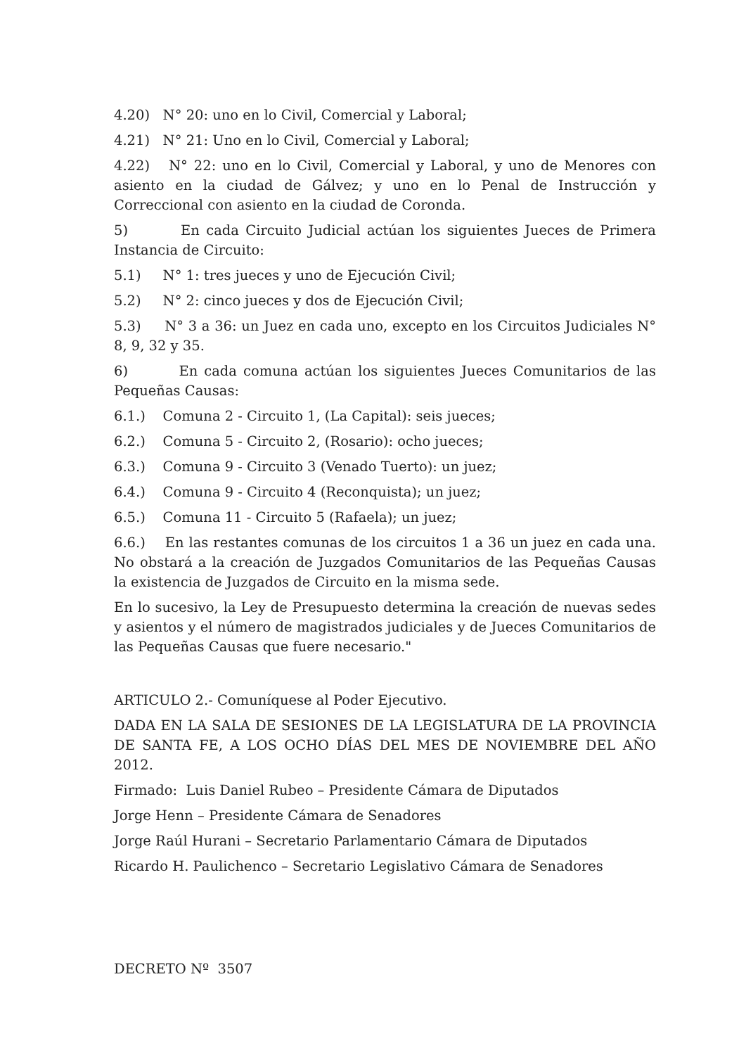4.20) N° 20: uno en lo Civil, Comercial y Laboral;
4.21) N° 21: Uno en lo Civil, Comercial y Laboral;
4.22) N° 22: uno en lo Civil, Comercial y Laboral, y uno de Menores con asiento en la ciudad de Gálvez; y uno en lo Penal de Instrucción y Correccional con asiento en la ciudad de Coronda.
5) En cada Circuito Judicial actúan los siguientes Jueces de Primera Instancia de Circuito:
5.1) N° 1: tres jueces y uno de Ejecución Civil;
5.2) N° 2: cinco jueces y dos de Ejecución Civil;
5.3) N° 3 a 36: un Juez en cada uno, excepto en los Circuitos Judiciales N° 8, 9, 32 y 35.
6) En cada comuna actúan los siguientes Jueces Comunitarios de las Pequeñas Causas:
6.1.) Comuna 2 - Circuito 1, (La Capital): seis jueces;
6.2.) Comuna 5 - Circuito 2, (Rosario): ocho jueces;
6.3.) Comuna 9 - Circuito 3 (Venado Tuerto): un juez;
6.4.) Comuna 9 - Circuito 4 (Reconquista); un juez;
6.5.) Comuna 11 - Circuito 5 (Rafaela); un juez;
6.6.) En las restantes comunas de los circuitos 1 a 36 un juez en cada una. No obstará a la creación de Juzgados Comunitarios de las Pequeñas Causas la existencia de Juzgados de Circuito en la misma sede.
En lo sucesivo, la Ley de Presupuesto determina la creación de nuevas sedes y asientos y el número de magistrados judiciales y de Jueces Comunitarios de las Pequeñas Causas que fuere necesario."
ARTICULO 2.- Comuníquese al Poder Ejecutivo.
DADA EN LA SALA DE SESIONES DE LA LEGISLATURA DE LA PROVINCIA DE SANTA FE, A LOS OCHO DÍAS DEL MES DE NOVIEMBRE DEL AÑO 2012.
Firmado: Luis Daniel Rubeo – Presidente Cámara de Diputados
Jorge Henn – Presidente Cámara de Senadores
Jorge Raúl Hurani – Secretario Parlamentario Cámara de Diputados
Ricardo H. Paulichenco – Secretario Legislativo Cámara de Senadores
DECRETO Nº 3507